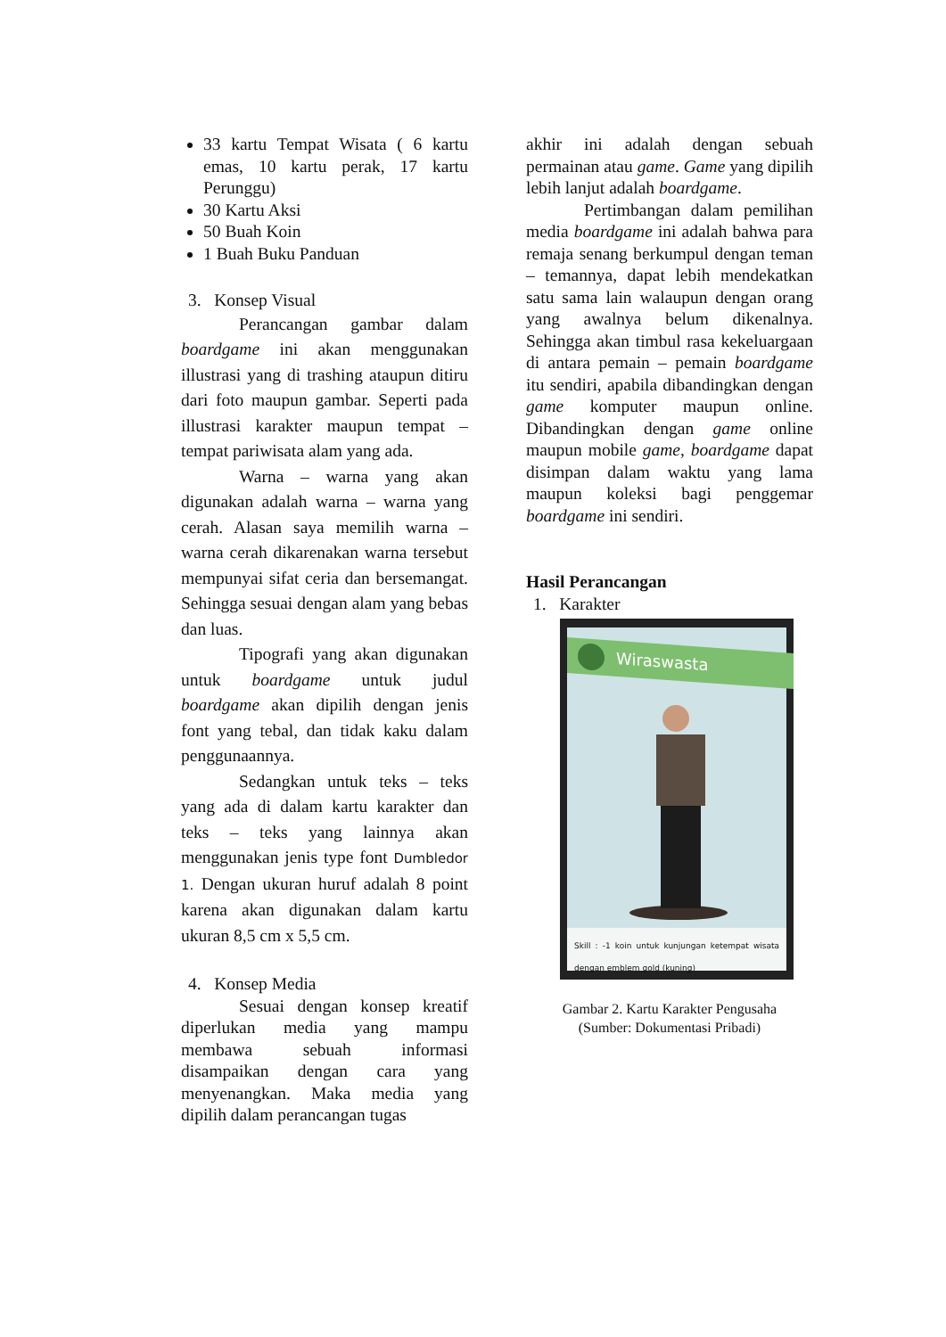33 kartu Tempat Wisata ( 6 kartu emas, 10 kartu perak, 17 kartu Perunggu)
30 Kartu Aksi
50 Buah Koin
1 Buah Buku Panduan
3. Konsep Visual
Perancangan gambar dalam boardgame ini akan menggunakan illustrasi yang di trashing ataupun ditiru dari foto maupun gambar. Seperti pada illustrasi karakter maupun tempat – tempat pariwisata alam yang ada.
Warna – warna yang akan digunakan adalah warna – warna yang cerah. Alasan saya memilih warna – warna cerah dikarenakan warna tersebut mempunyai sifat ceria dan bersemangat. Sehingga sesuai dengan alam yang bebas dan luas.
Tipografi yang akan digunakan untuk boardgame untuk judul boardgame akan dipilih dengan jenis font yang tebal, dan tidak kaku dalam penggunaannya.
Sedangkan untuk teks – teks yang ada di dalam kartu karakter dan teks – teks yang lainnya akan menggunakan jenis type font Dumbledor 1. Dengan ukuran huruf adalah 8 point karena akan digunakan dalam kartu ukuran 8,5 cm x 5,5 cm.
4. Konsep Media
Sesuai dengan konsep kreatif diperlukan media yang mampu membawa sebuah informasi disampaikan dengan cara yang menyenangkan. Maka media yang dipilih dalam perancangan tugas
akhir ini adalah dengan sebuah permainan atau game. Game yang dipilih lebih lanjut adalah boardgame.
Pertimbangan dalam pemilihan media boardgame ini adalah bahwa para remaja senang berkumpul dengan teman – temannya, dapat lebih mendekatkan satu sama lain walaupun dengan orang yang awalnya belum dikenalnya. Sehingga akan timbul rasa kekeluargaan di antara pemain – pemain boardgame itu sendiri, apabila dibandingkan dengan game komputer maupun online. Dibandingkan dengan game online maupun mobile game, boardgame dapat disimpan dalam waktu yang lama maupun koleksi bagi penggemar boardgame ini sendiri.
Hasil Perancangan
1. Karakter
Wiraswasta
Skill : -1 koin untuk kunjungan ketempat wisata dengan emblem gold (kuning)
Gambar 2. Kartu Karakter Pengusaha
(Sumber: Dokumentasi Pribadi)